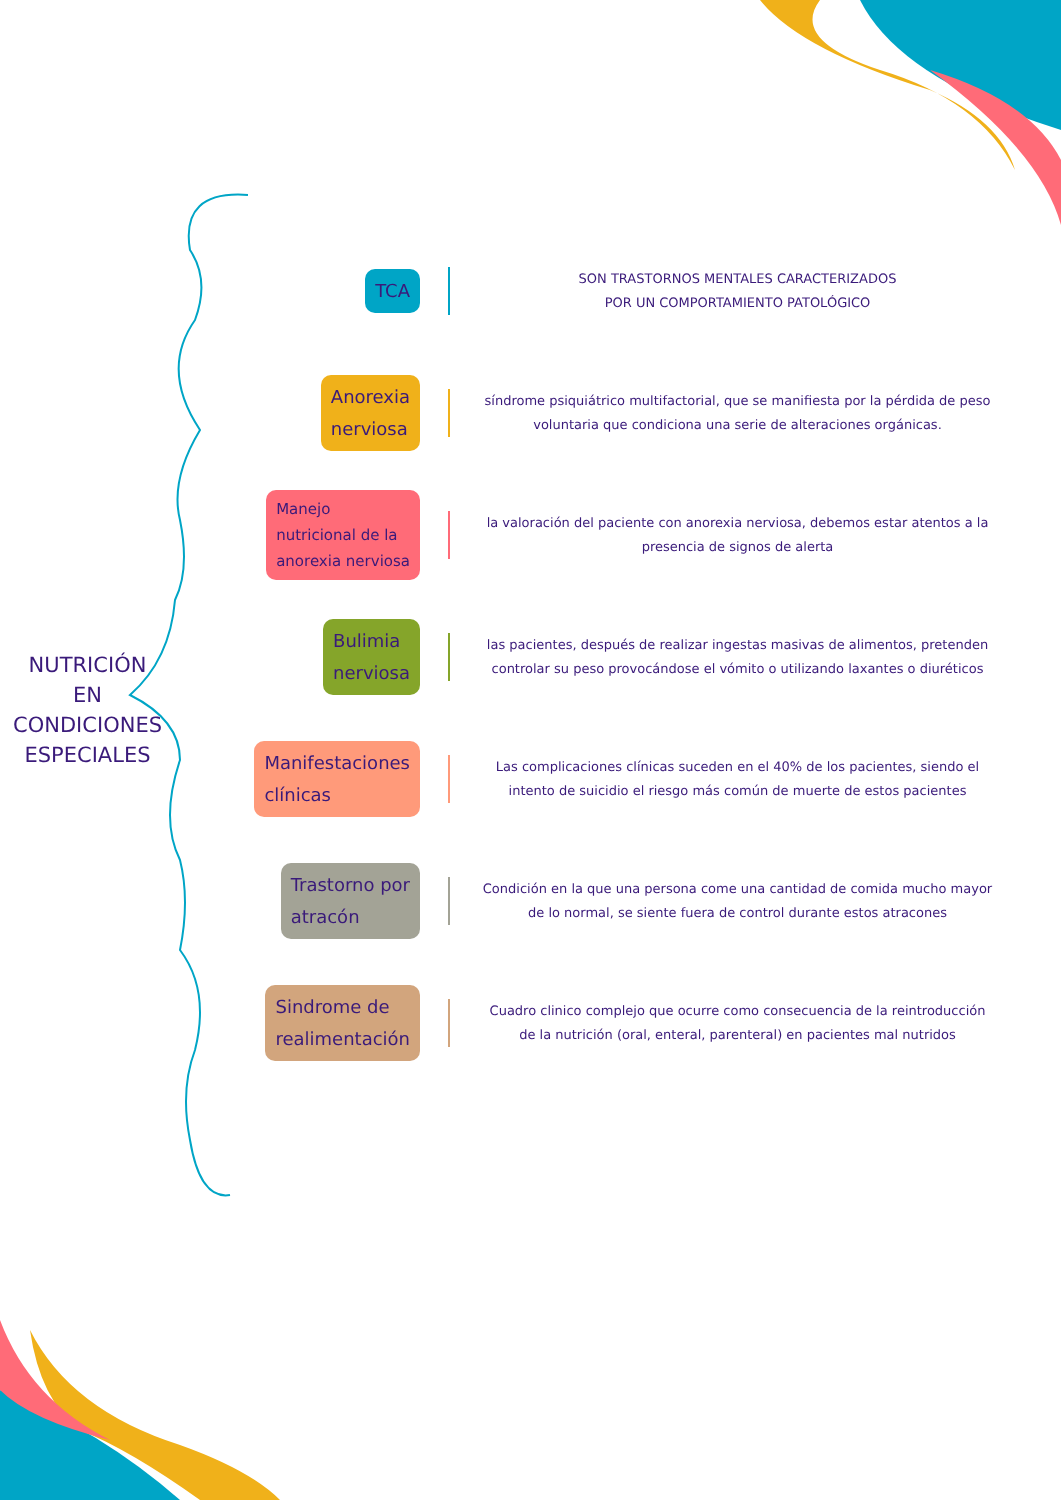NUTRICIÓN
EN
CONDICIONES
ESPECIALES
TCA
SON TRASTORNOS MENTALES CARACTERIZADOS
POR UN COMPORTAMIENTO PATOLÓGICO
Anorexia
nerviosa
síndrome psiquiátrico multifactorial, que se manifiesta por la pérdida de peso voluntaria que condiciona una serie de alteraciones orgánicas.
Manejo
nutricional de la
anorexia nerviosa
la valoración del paciente con anorexia nerviosa, debemos estar atentos a la presencia de signos de alerta
Bulimia
nerviosa
las pacientes, después de realizar ingestas masivas de alimentos, pretenden controlar su peso provocándose el vómito o utilizando laxantes o diuréticos
Manifestaciones
clínicas
Las complicaciones clínicas suceden en el 40% de los pacientes, siendo el intento de suicidio el riesgo más común de muerte de estos pacientes
Trastorno por
atracón
Condición en la que una persona come una cantidad de comida mucho mayor de lo normal, se siente fuera de control durante estos atracones
Sindrome de
realimentación
Cuadro clinico complejo que ocurre como consecuencia de la reintroducción de la nutrición (oral, enteral, parenteral) en pacientes mal nutridos